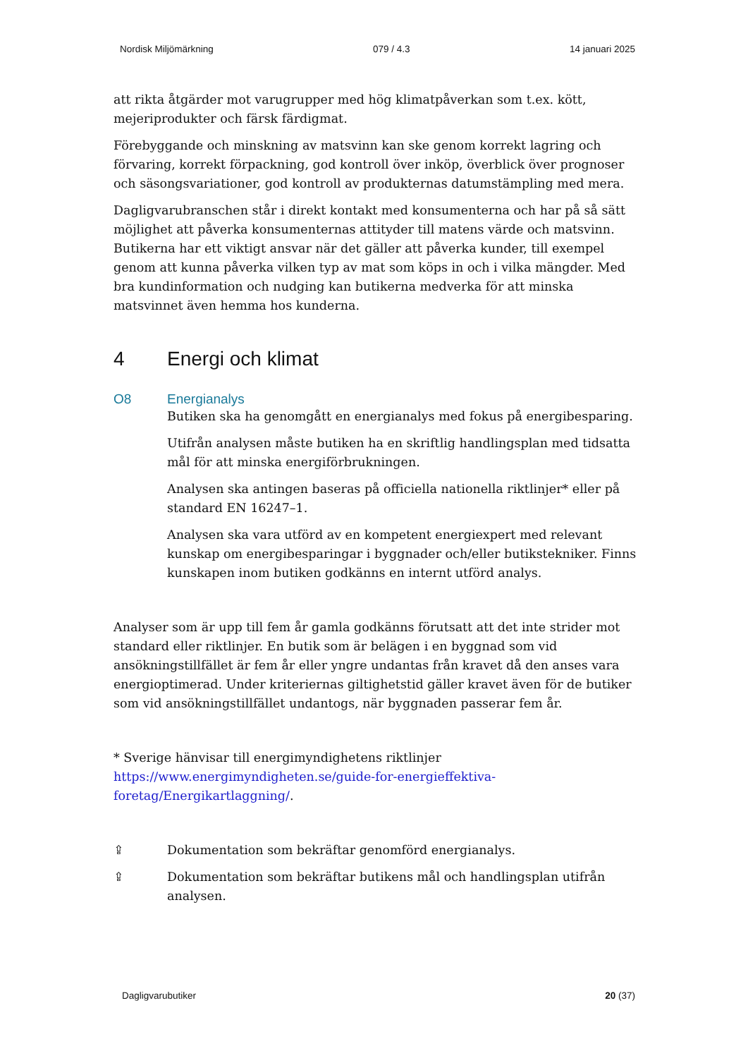Nordisk Miljömärkning 079 / 4.3 14 januari 2025
att rikta åtgärder mot varugrupper med hög klimatpåverkan som t.ex. kött, mejeriprodukter och färsk färdigmat.
Förebyggande och minskning av matsvinn kan ske genom korrekt lagring och förvaring, korrekt förpackning, god kontroll över inköp, överblick över prognoser och säsongsvariationer, god kontroll av produkternas datumstämpling med mera.
Dagligvarubranschen står i direkt kontakt med konsumenterna och har på så sätt möjlighet att påverka konsumenternas attityder till matens värde och matsvinn. Butikerna har ett viktigt ansvar när det gäller att påverka kunder, till exempel genom att kunna påverka vilken typ av mat som köps in och i vilka mängder. Med bra kundinformation och nudging kan butikerna medverka för att minska matsvinnet även hemma hos kunderna.
4 Energi och klimat
O8 Energianalys
Butiken ska ha genomgått en energianalys med fokus på energibesparing.
Utifrån analysen måste butiken ha en skriftlig handlingsplan med tidsatta mål för att minska energiförbrukningen.
Analysen ska antingen baseras på officiella nationella riktlinjer* eller på standard EN 16247–1.
Analysen ska vara utförd av en kompetent energiexpert med relevant kunskap om energibesparingar i byggnader och/eller butikstekniker. Finns kunskapen inom butiken godkänns en internt utförd analys.
Analyser som är upp till fem år gamla godkänns förutsatt att det inte strider mot standard eller riktlinjer. En butik som är belägen i en byggnad som vid ansökningstillfället är fem år eller yngre undantas från kravet då den anses vara energioptimerad. Under kriteriernas giltighetstid gäller kravet även för de butiker som vid ansökningstillfället undantogs, när byggnaden passerar fem år.
* Sverige hänvisar till energimyndighetens riktlinjer
https://www.energimyndigheten.se/guide-for-energieffektiva-
foretag/Energikartlaggning/.
⇪ Dokumentation som bekräftar genomförd energianalys.
⇪ Dokumentation som bekräftar butikens mål och handlingsplan utifrån analysen.
Dagligvarubutiker 20 (37)